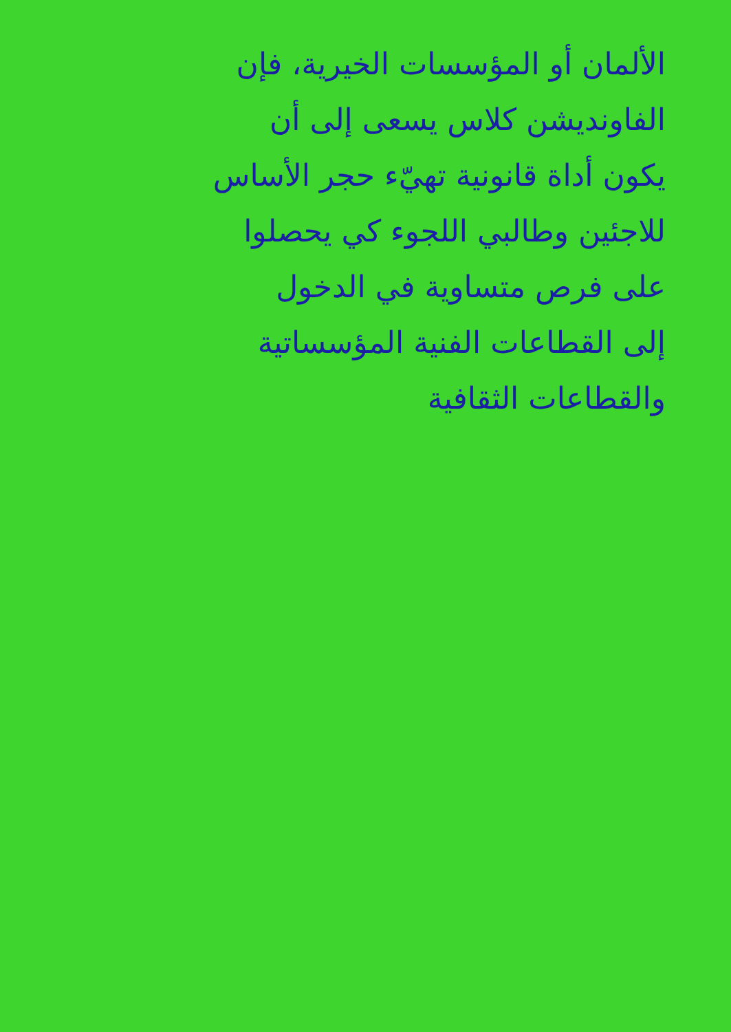الألمان أو المؤسسات الخيرية، فإن
الفاونديشن كلاس يسعى إلى أن
يكون أداة قانونية تهيّء حجر الأساس
للاجئين وطالبي اللجوء كي يحصلوا
على فرص متساوية في الدخول
إلى القطاعات الفنية المؤسساتية
والقطاعات الثقافية